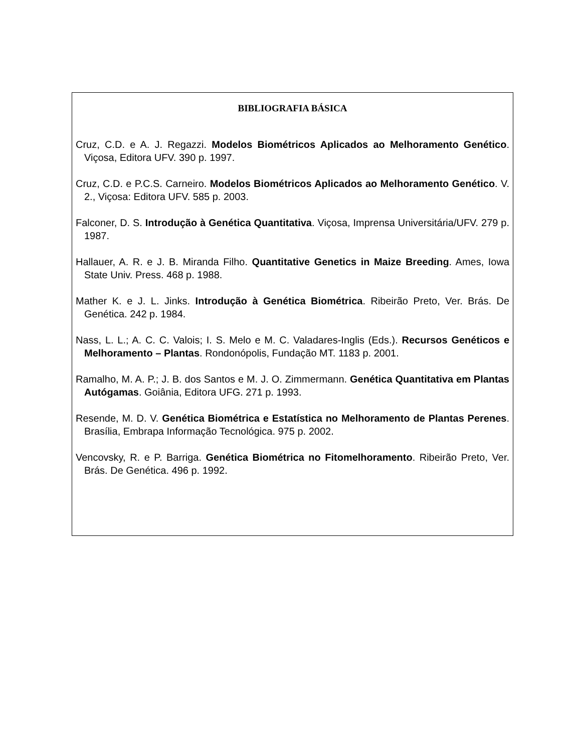BIBLIOGRAFIA BÁSICA
Cruz, C.D. e A. J. Regazzi. Modelos Biométricos Aplicados ao Melhoramento Genético. Viçosa, Editora UFV. 390 p. 1997.
Cruz, C.D. e P.C.S. Carneiro. Modelos Biométricos Aplicados ao Melhoramento Genético. V. 2., Viçosa: Editora UFV. 585 p. 2003.
Falconer, D. S. Introdução à Genética Quantitativa. Viçosa, Imprensa Universitária/UFV. 279 p. 1987.
Hallauer, A. R. e J. B. Miranda Filho. Quantitative Genetics in Maize Breeding. Ames, Iowa State Univ. Press. 468 p. 1988.
Mather K. e J. L. Jinks. Introdução à Genética Biométrica. Ribeirão Preto, Ver. Brás. De Genética. 242 p. 1984.
Nass, L. L.; A. C. C. Valois; I. S. Melo e M. C. Valadares-Inglis (Eds.). Recursos Genéticos e Melhoramento – Plantas. Rondonópolis, Fundação MT. 1183 p. 2001.
Ramalho, M. A. P.; J. B. dos Santos e M. J. O. Zimmermann. Genética Quantitativa em Plantas Autógamas. Goiânia, Editora UFG. 271 p. 1993.
Resende, M. D. V. Genética Biométrica e Estatística no Melhoramento de Plantas Perenes. Brasília, Embrapa Informação Tecnológica. 975 p. 2002.
Vencovsky, R. e P. Barriga. Genética Biométrica no Fitomelhoramento. Ribeirão Preto, Ver. Brás. De Genética. 496 p. 1992.